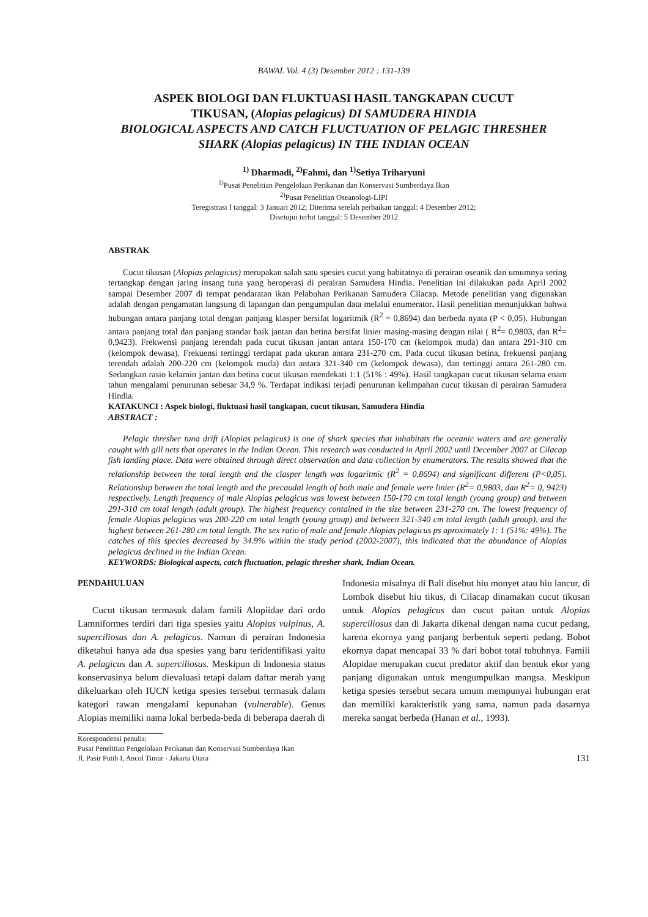BAWAL Vol. 4 (3) Desember 2012 : 131-139
ASPEK BIOLOGI DAN FLUKTUASI HASIL TANGKAPAN CUCUT
TIKUSAN, (Alopias pelagicus) DI SAMUDERA HINDIA
BIOLOGICAL ASPECTS AND CATCH FLUCTUATION OF PELAGIC THRESHER
SHARK (Alopias pelagicus) IN THE INDIAN OCEAN
<sup>1)</sup> Dharmadi, <sup>2)</sup>Fahmi, dan <sup>1)</sup>Setiya Triharyuni
<sup>1)</sup> Pusat Penelitian Pengelolaan Perikanan dan Konservasi Sumberdaya Ikan
<sup>2)</sup> Pusat Penelitian Oseanologi-LIPI
Teregistrasi I tanggal: 3 Januari 2012; Diterima setelah perbaikan tanggal: 4 Desember 2012;
Disetujui terbit tanggal: 5 Desember 2012
ABSTRAK
Cucut tikusan (Alopias pelagicus) merupakan salah satu spesies cucut yang habitatnya di perairan oseanik dan umumnya sering tertangkap dengan jaring insang tuna yang beroperasi di perairan Samudera Hindia. Penelitian ini dilakukan pada April 2002 sampai Desember 2007 di tempat pendaratan ikan Pelabuhan Perikanan Samudera Cilacap. Metode penelitian yang digunakan adalah dengan pengamatan langsung di lapangan dan pengumpulan data melalui enumerator. Hasil penelitian menunjukkan bahwa hubungan antara panjang total dengan panjang klasper bersifat logaritmik (R<sup>2</sup> = 0,8694) dan berbeda nyata (P < 0,05). Hubungan antara panjang total dan panjang standar baik jantan dan betina bersifat linier masing-masing dengan nilai ( R<sup>2</sup>= 0,9803, dan R<sup>2</sup>= 0,9423). Frekwensi panjang terendah pada cucut tikusan jantan antara 150-170 cm (kelompok muda) dan antara 291-310 cm (kelompok dewasa). Frekuensi tertinggi terdapat pada ukuran antara 231-270 cm. Pada cucut tikusan betina, frekuensi panjang terendah adalah 200-220 cm (kelompok muda) dan antara 321-340 cm (kelompok dewasa), dan tertinggi antara 261-280 cm. Sedangkan rasio kelamin jantan dan betina cucut tikusan mendekati 1:1 (51% : 49%). Hasil tangkapan cucut tikusan selama enam tahun mengalami penurunan sebesar 34,9 %. Terdapat indikasi terjadi penurunan kelimpahan cucut tikusan di perairan Samudera Hindia.
KATAKUNCI : Aspek biologi, fluktuasi hasil tangkapan, cucut tikusan, Samudera Hindia
ABSTRACT :
Pelagic thresher tuna drift (Alopias pelagicus) is one of shark species that inhabitats the oceanic waters and are generally caught with gill nets that operates in the Indian Ocean. This research was conducted in April 2002 until December 2007 at Cilacap fish landing place. Data were obtained through direct observation and data collection by enumerators. The results showed that the relationship between the total length and the clasper length was logaritmic (R<sup>2</sup> = 0,8694) and significant different (P<0,05). Relationship between the total length and the precaudal length of both male and female were linier (R<sup>2</sup>= 0,9803, dan R<sup>2</sup>= 0, 9423) respectively. Length frequency of male Alopias pelagicus was lowest between 150-170 cm total length (young group) and between 291-310 cm total length (adult group). The highest frequency contained in the size between 231-270 cm. The lowest frequency of female Alopias pelagicus was 200-220 cm total length (young group) and between 321-340 cm total length (adult group), and the highest between 261-280 cm total length. The sex ratio of male and female Alopias pelagicus ps aproximately 1: 1 (51%: 49%). The catches of this species decreased by 34.9% within the study period (2002-2007), this indicated that the abundance of Alopias pelagicus declined in the Indian Ocean.
KEYWORDS: Biological aspects, catch fluctuation, pelagic thresher shark, Indian Ocean.
PENDAHULUAN
Cucut tikusan termasuk dalam famili Alopiidae dari ordo Lamniformes terdiri dari tiga spesies yaitu Alopias vulpinus, A. superciliosus dan A. pelagicus. Namun di perairan Indonesia diketahui hanya ada dua spesies yang baru teridentifikasi yaitu A. pelagicus dan A. superciliosus. Meskipun di Indonesia status konservasinya belum dievaluasi tetapi dalam daftar merah yang dikeluarkan oleh IUCN ketiga spesies tersebut termasuk dalam kategori rawan mengalami kepunahan (vulnerable). Genus Alopias memiliki nama lokal berbeda-beda di beberapa daerah di
Indonesia misalnya di Bali disebut hiu monyet atau hiu lancur, di Lombok disebut hiu tikus, di Cilacap dinamakan cucut tikusan untuk Alopias pelagicus dan cucut paitan untuk Alopias superciliosus dan di Jakarta dikenal dengan nama cucut pedang, karena ekornya yang panjang berbentuk seperti pedang. Bobot ekornya dapat mencapai 33 % dari bobot total tubuhnya. Famili Alopidae merupakan cucut predator aktif dan bentuk ekor yang panjang digunakan untuk mengumpulkan mangsa. Meskipun ketiga spesies tersebut secara umum mempunyai hubungan erat dan memiliki karakteristik yang sama, namun pada dasarnya mereka sangat berbeda (Hanan et al., 1993).
Korespondensi penulis:
Pusat Penelitian Pengelolaan Perikanan dan Konservasi Sumberdaya Ikan
Jl. Pasir Putih I, Ancol Timur - Jakarta Utara 131